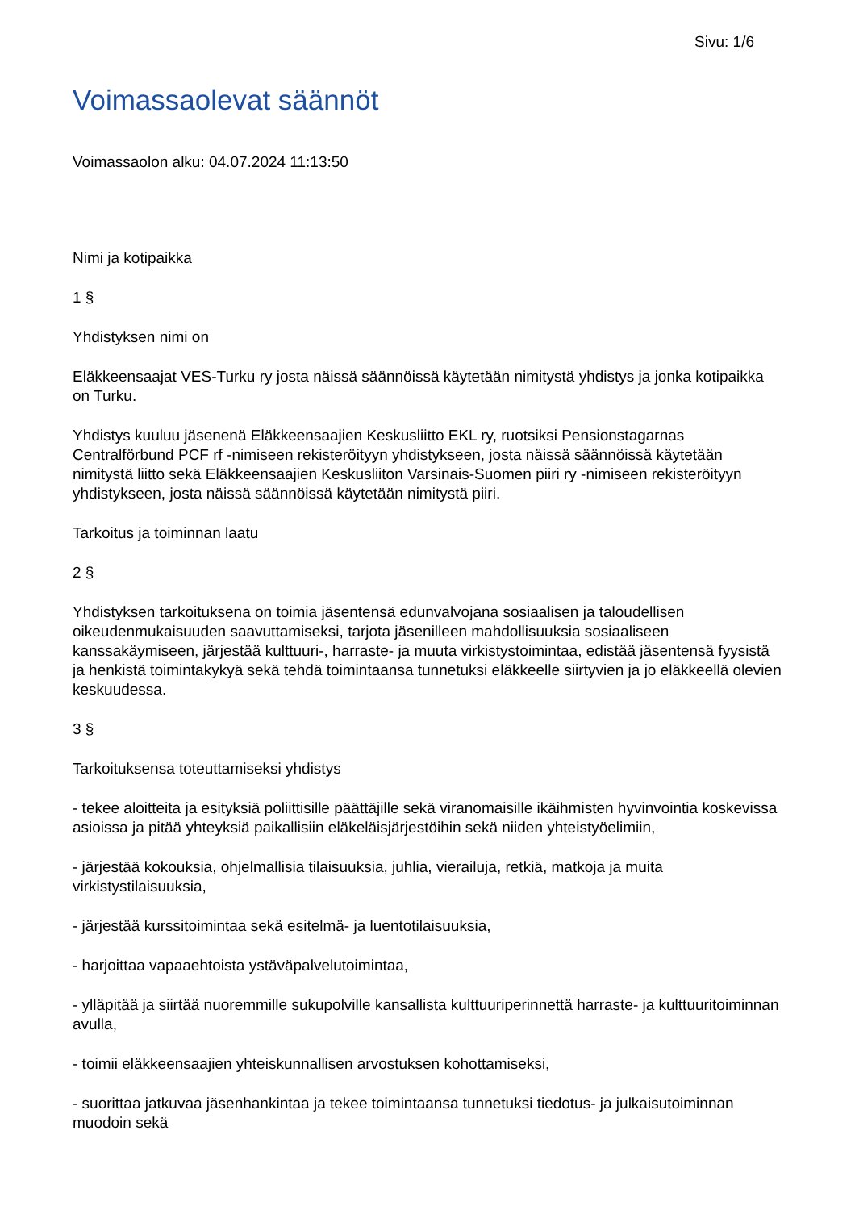Sivu: 1/6
Voimassaolevat säännöt
Voimassaolon alku: 04.07.2024 11:13:50
Nimi ja kotipaikka
1 §
Yhdistyksen nimi on
Eläkkeensaajat VES-Turku ry josta näissä säännöissä käytetään nimitystä yhdistys ja jonka kotipaikka on Turku.
Yhdistys kuuluu jäsenenä Eläkkeensaajien Keskusliitto EKL ry, ruotsiksi Pensionstagarnas Centralförbund PCF rf -nimiseen rekisteröityyn yhdistykseen, josta näissä säännöissä käytetään nimitystä liitto sekä Eläkkeensaajien Keskusliiton Varsinais-Suomen piiri ry -nimiseen rekisteröityyn yhdistykseen, josta näissä säännöissä käytetään nimitystä piiri.
Tarkoitus ja toiminnan laatu
2 §
Yhdistyksen tarkoituksena on toimia jäsentensä edunvalvojana sosiaalisen ja taloudellisen oikeudenmukaisuuden saavuttamiseksi, tarjota jäsenilleen mahdollisuuksia sosiaaliseen kanssakäymiseen, järjestää kulttuuri-, harraste- ja muuta virkistystoimintaa, edistää jäsentensä fyysistä ja henkistä toimintakykyä sekä tehdä toimintaansa tunnetuksi eläkkeelle siirtyvien ja jo eläkkeellä olevien keskuudessa.
3 §
Tarkoituksensa toteuttamiseksi yhdistys
- tekee aloitteita ja esityksiä poliittisille päättäjille sekä viranomaisille ikäihmisten hyvinvointia koskevissa asioissa ja pitää yhteyksiä paikallisiin eläkeläisjärjestöihin sekä niiden yhteistyöelimiin,
- järjestää kokouksia, ohjelmallisia tilaisuuksia, juhlia, vierailuja, retkiä, matkoja ja muita virkistystilaisuuksia,
- järjestää kurssitoimintaa sekä esitelmä- ja luentotilaisuuksia,
- harjoittaa vapaaehtoista ystäväpalvelutoimintaa,
- ylläpitää ja siirtää nuoremmille sukupolville kansallista kulttuuriperinnettä harraste- ja kulttuuritoiminnan avulla,
- toimii eläkkeensaajien yhteiskunnallisen arvostuksen kohottamiseksi,
- suorittaa jatkuvaa jäsenhankintaa ja tekee toimintaansa tunnetuksi tiedotus- ja julkaisutoiminnan muodoin sekä